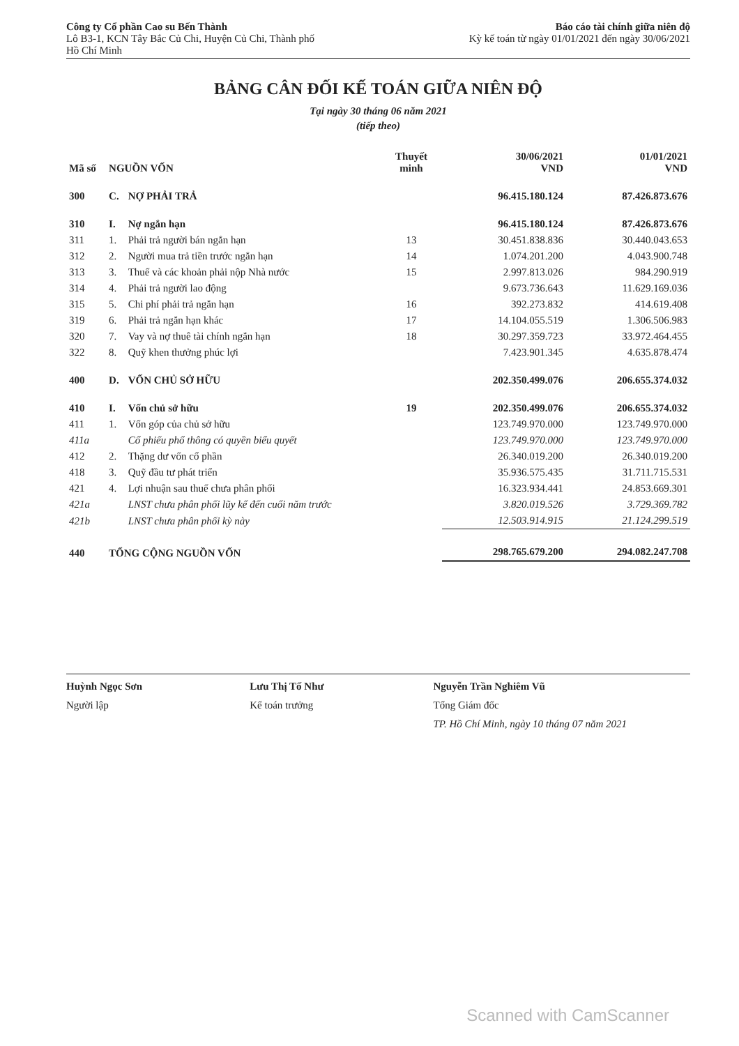Công ty Cổ phần Cao su Bến Thành
Lô B3-1, KCN Tây Bắc Củ Chi, Huyện Củ Chi, Thành phố
Hồ Chí Minh
Báo cáo tài chính giữa niên độ
Kỳ kế toán từ ngày 01/01/2021 đến ngày 30/06/2021
BẢNG CÂN ĐỐI KẾ TOÁN GIỮA NIÊN ĐỘ
Tại ngày 30 tháng 06 năm 2021
(tiếp theo)
| Mã số | NGUỒN VỐN | | Thuyết minh | 30/06/2021 VND | 01/01/2021 VND |
| --- | --- | --- | --- | --- | --- |
| 300 | C. | NỢ PHẢI TRẢ | | 96.415.180.124 | 87.426.873.676 |
| 310 | I. | Nợ ngắn hạn | | 96.415.180.124 | 87.426.873.676 |
| 311 | 1. | Phải trả người bán ngắn hạn | 13 | 30.451.838.836 | 30.440.043.653 |
| 312 | 2. | Người mua trả tiền trước ngắn hạn | 14 | 1.074.201.200 | 4.043.900.748 |
| 313 | 3. | Thuế và các khoản phải nộp Nhà nước | 15 | 2.997.813.026 | 984.290.919 |
| 314 | 4. | Phải trả người lao động | | 9.673.736.643 | 11.629.169.036 |
| 315 | 5. | Chi phí phải trả ngắn hạn | 16 | 392.273.832 | 414.619.408 |
| 319 | 6. | Phải trả ngắn hạn khác | 17 | 14.104.055.519 | 1.306.506.983 |
| 320 | 7. | Vay và nợ thuê tài chính ngắn hạn | 18 | 30.297.359.723 | 33.972.464.455 |
| 322 | 8. | Quỹ khen thưởng phúc lợi | | 7.423.901.345 | 4.635.878.474 |
| 400 | D. | VỐN CHỦ SỞ HỮU | | 202.350.499.076 | 206.655.374.032 |
| 410 | I. | Vốn chủ sở hữu | 19 | 202.350.499.076 | 206.655.374.032 |
| 411 | 1. | Vốn góp của chủ sở hữu | | 123.749.970.000 | 123.749.970.000 |
| 411a | | Cổ phiếu phổ thông có quyền biểu quyết | | 123.749.970.000 | 123.749.970.000 |
| 412 | 2. | Thặng dư vốn cổ phần | | 26.340.019.200 | 26.340.019.200 |
| 418 | 3. | Quỹ đầu tư phát triển | | 35.936.575.435 | 31.711.715.531 |
| 421 | 4. | Lợi nhuận sau thuế chưa phân phối | | 16.323.934.441 | 24.853.669.301 |
| 421a | | LNST chưa phân phối lũy kế đến cuối năm trước | | 3.820.019.526 | 3.729.369.782 |
| 421b | | LNST chưa phân phối kỳ này | | 12.503.914.915 | 21.124.299.519 |
| 440 | TỔNG CỘNG NGUỒN VỐN | | | 298.765.679.200 | 294.082.247.708 |
Huỳnh Ngọc Sơn
Người lập
Lưu Thị Tố Như
Kế toán trưởng
Nguyễn Trần Nghiêm Vũ
Tổng Giám đốc
TP. Hồ Chí Minh, ngày 10 tháng 07 năm 2021
Scanned with CamScanner